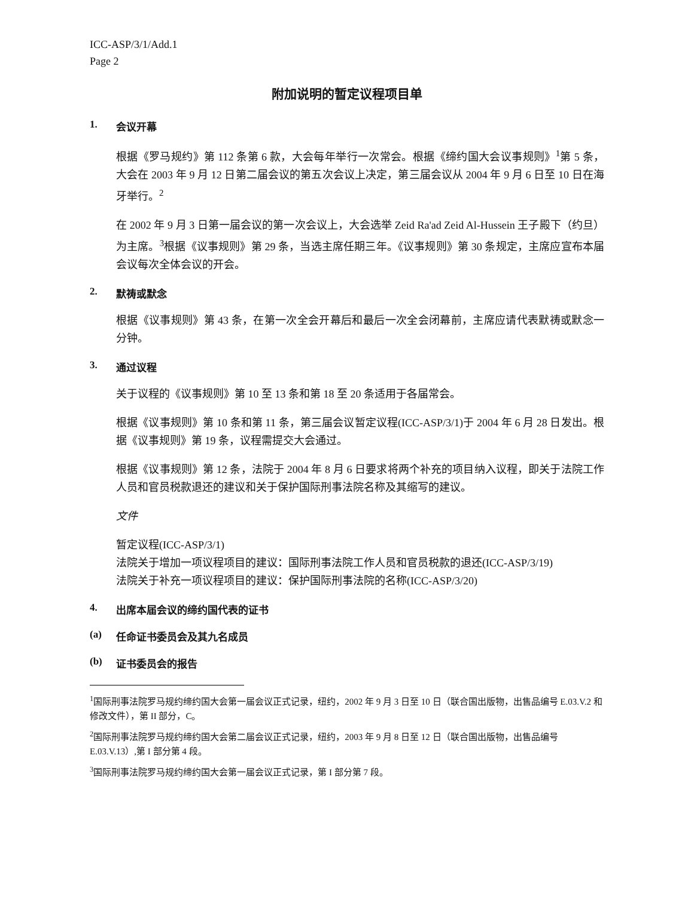ICC-ASP/3/1/Add.1
Page 2
附加说明的暂定议程项目单
1. 会议开幕
根据《罗马规约》第 112 条第 6 款，大会每年举行一次常会。根据《缔约国大会议事规则》<sup>1</sup>第 5 条，大会在 2003 年 9 月 12 日第二届会议的第五次会议上决定，第三届会议从 2004 年 9 月 6 日至 10 日在海牙举行。<sup>2</sup>
在 2002 年 9 月 3 日第一届会议的第一次会议上，大会选举 Zeid Ra'ad Zeid Al-Hussein 王子殿下（约旦）为主席。<sup>3</sup>根据《议事规则》第 29 条，当选主席任期三年。《议事规则》第 30 条规定，主席应宣布本届会议每次全体会议的开会。
2. 默祷或默念
根据《议事规则》第 43 条，在第一次全会开幕后和最后一次全会闭幕前，主席应请代表默祷或默念一分钟。
3. 通过议程
关于议程的《议事规则》第 10 至 13 条和第 18 至 20 条适用于各届常会。
根据《议事规则》第 10 条和第 11 条，第三届会议暂定议程(ICC-ASP/3/1)于 2004 年 6 月 28 日发出。根据《议事规则》第 19 条，议程需提交大会通过。
根据《议事规则》第 12 条，法院于 2004 年 8 月 6 日要求将两个补充的项目纳入议程，即关于法院工作人员和官员税款退还的建议和关于保护国际刑事法院名称及其缩写的建议。
文件
暂定议程(ICC-ASP/3/1)
法院关于增加一项议程项目的建议：国际刑事法院工作人员和官员税款的退还(ICC-ASP/3/19)
法院关于补充一项议程项目的建议：保护国际刑事法院的名称(ICC-ASP/3/20)
4. 出席本届会议的缔约国代表的证书
(a) 任命证书委员会及其九名成员
(b) 证书委员会的报告
<sup>1</sup> 国际刑事法院罗马规约缔约国大会第一届会议正式记录，纽约，2002 年 9 月 3 日至 10 日（联合国出版物，出售品编号 E.03.V.2 和修改文件），第 II 部分，C。
<sup>2</sup> 国际刑事法院罗马规约缔约国大会第二届会议正式记录，纽约，2003 年 9 月 8 日至 12 日（联合国出版物，出售品编号 E.03.V.13）,第 I 部分第 4 段。
<sup>3</sup> 国际刑事法院罗马规约缔约国大会第一届会议正式记录，第 I 部分第 7 段。